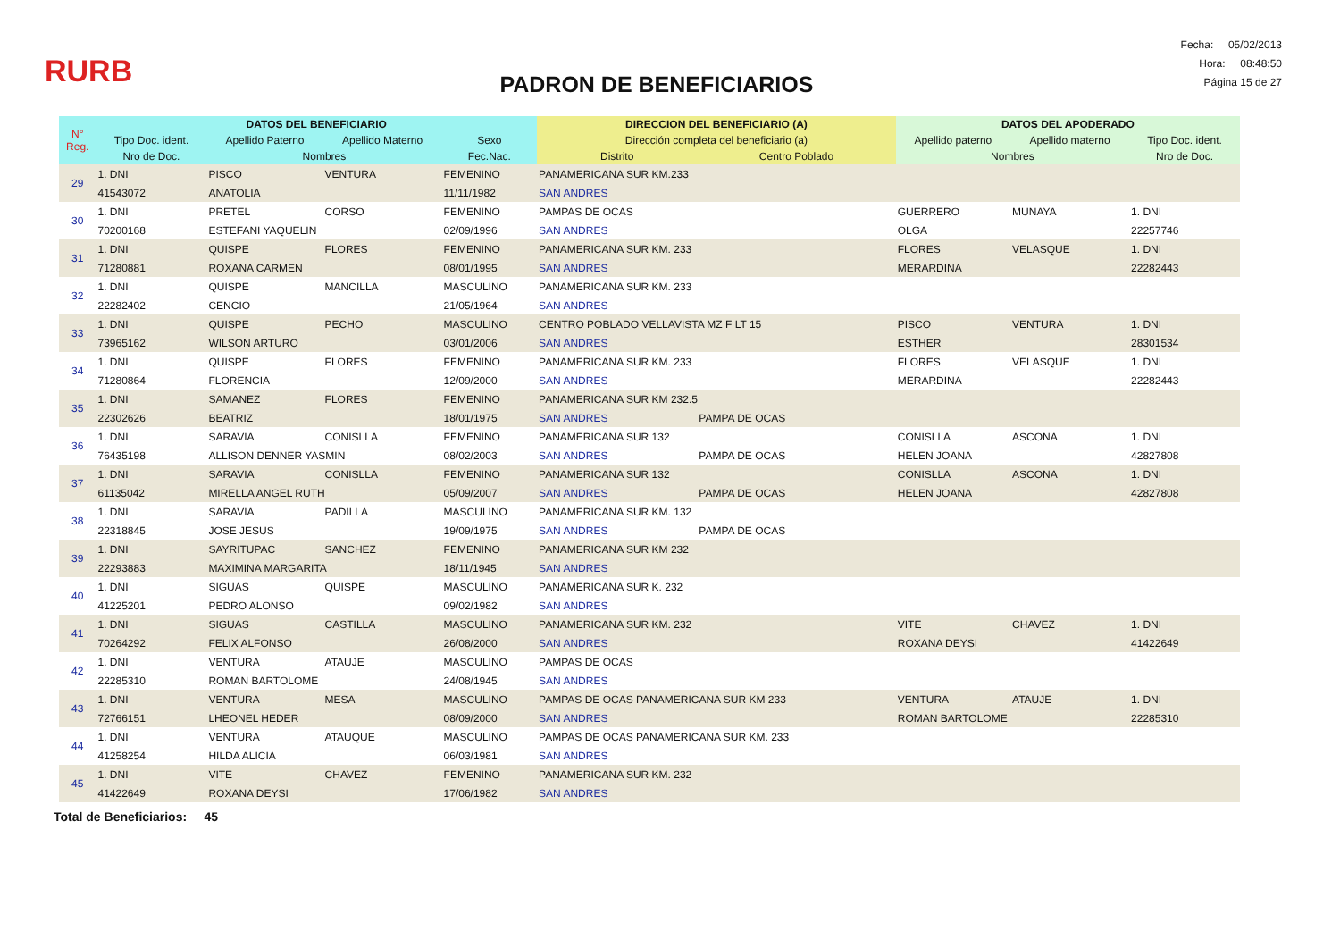RURB
PADRON DE BENEFICIARIOS
Fecha: 05/02/2013
Hora: 08:48:50
Página 15 de 27
| N° Reg. | DATOS DEL BENEFICIARIO | | | | DIRECCION DEL BENEFICIARIO (A) | | DATOS DEL APODERADO | | |
| --- | --- | --- | --- | --- | --- | --- | --- | --- | --- |
| | Tipo Doc. ident. | Apellido Paterno | Apellido Materno | Sexo | Dirección completa del beneficiario (a) | | Apellido paterno | Apellido materno | Tipo Doc. ident. |
| | Nro de Doc. | Nombres | | Fec.Nac. | Distrito | Centro Poblado | Nombres | | Nro de Doc. |
| 29 | 1. DNI | PISCO | VENTURA | FEMENINO | PANAMERICANA SUR KM.233 | | | | |
| | 41543072 | ANATOLIA | | 11/11/1982 | SAN ANDRES | | | | |
| 30 | 1. DNI | PRETEL | CORSO | FEMENINO | PAMPAS DE OCAS | | GUERRERO | MUNAYA | 1. DNI |
| | 70200168 | ESTEFANI YAQUELIN | | 02/09/1996 | SAN ANDRES | | OLGA | | 22257746 |
| 31 | 1. DNI | QUISPE | FLORES | FEMENINO | PANAMERICANA SUR KM. 233 | | FLORES | VELASQUE | 1. DNI |
| | 71280881 | ROXANA CARMEN | | 08/01/1995 | SAN ANDRES | | MERARDINA | | 22282443 |
| 32 | 1. DNI | QUISPE | MANCILLA | MASCULINO | PANAMERICANA SUR KM. 233 | | | | |
| | 22282402 | CENCIO | | 21/05/1964 | SAN ANDRES | | | | |
| 33 | 1. DNI | QUISPE | PECHO | MASCULINO | CENTRO POBLADO VELLAVISTA MZ F LT 15 | | PISCO | VENTURA | 1. DNI |
| | 73965162 | WILSON ARTURO | | 03/01/2006 | SAN ANDRES | | ESTHER | | 28301534 |
| 34 | 1. DNI | QUISPE | FLORES | FEMENINO | PANAMERICANA SUR KM. 233 | | FLORES | VELASQUE | 1. DNI |
| | 71280864 | FLORENCIA | | 12/09/2000 | SAN ANDRES | | MERARDINA | | 22282443 |
| 35 | 1. DNI | SAMANEZ | FLORES | FEMENINO | PANAMERICANA SUR KM 232.5 | | | | |
| | 22302626 | BEATRIZ | | 18/01/1975 | SAN ANDRES | PAMPA DE OCAS | | | |
| 36 | 1. DNI | SARAVIA | CONISLLA | FEMENINO | PANAMERICANA SUR 132 | | CONISLLA | ASCONA | 1. DNI |
| | 76435198 | ALLISON DENNER YASMIN | | 08/02/2003 | SAN ANDRES | PAMPA DE OCAS | HELEN JOANA | | 42827808 |
| 37 | 1. DNI | SARAVIA | CONISLLA | FEMENINO | PANAMERICANA SUR 132 | | CONISLLA | ASCONA | 1. DNI |
| | 61135042 | MIRELLA ANGEL RUTH | | 05/09/2007 | SAN ANDRES | PAMPA DE OCAS | HELEN JOANA | | 42827808 |
| 38 | 1. DNI | SARAVIA | PADILLA | MASCULINO | PANAMERICANA SUR KM. 132 | | | | |
| | 22318845 | JOSE JESUS | | 19/09/1975 | SAN ANDRES | PAMPA DE OCAS | | | |
| 39 | 1. DNI | SAYRITUPAC | SANCHEZ | FEMENINO | PANAMERICANA SUR KM 232 | | | | |
| | 22293883 | MAXIMINA MARGARITA | | 18/11/1945 | SAN ANDRES | | | | |
| 40 | 1. DNI | SIGUAS | QUISPE | MASCULINO | PANAMERICANA SUR K. 232 | | | | |
| | 41225201 | PEDRO ALONSO | | 09/02/1982 | SAN ANDRES | | | | |
| 41 | 1. DNI | SIGUAS | CASTILLA | MASCULINO | PANAMERICANA SUR KM. 232 | | VITE | CHAVEZ | 1. DNI |
| | 70264292 | FELIX ALFONSO | | 26/08/2000 | SAN ANDRES | | ROXANA DEYSI | | 41422649 |
| 42 | 1. DNI | VENTURA | ATAUJE | MASCULINO | PAMPAS DE OCAS | | | | |
| | 22285310 | ROMAN BARTOLOME | | 24/08/1945 | SAN ANDRES | | | | |
| 43 | 1. DNI | VENTURA | MESA | MASCULINO | PAMPAS DE OCAS PANAMERICANA SUR KM 233 | | VENTURA | ATAUJE | 1. DNI |
| | 72766151 | LHEONEL HEDER | | 08/09/2000 | SAN ANDRES | | ROMAN BARTOLOME | | 22285310 |
| 44 | 1. DNI | VENTURA | ATAUQUE | MASCULINO | PAMPAS DE OCAS PANAMERICANA SUR KM. 233 | | | | |
| | 41258254 | HILDA ALICIA | | 06/03/1981 | SAN ANDRES | | | | |
| 45 | 1. DNI | VITE | CHAVEZ | FEMENINO | PANAMERICANA SUR KM. 232 | | | | |
| | 41422649 | ROXANA DEYSI | | 17/06/1982 | SAN ANDRES | | | | |
Total de Beneficiarios: 45